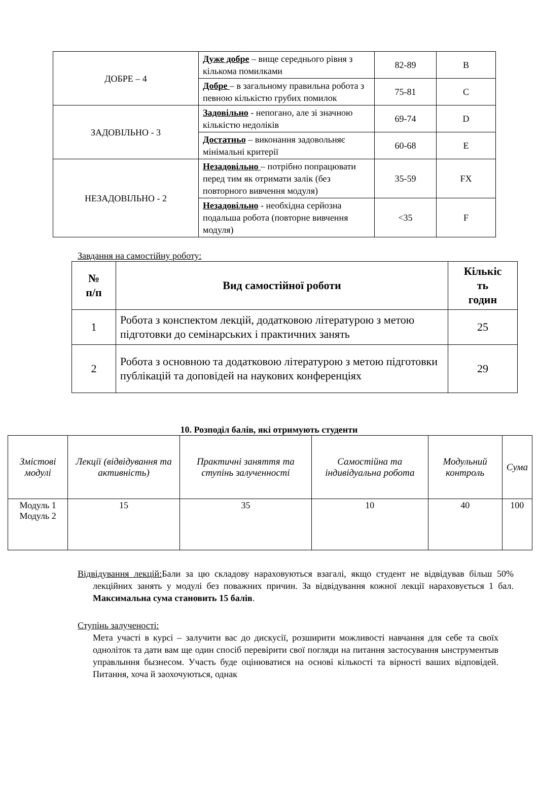| ДОБРЕ – 4 | Дуже добре – вище середнього рівня з кількома помилками | 82-89 | B |
| | Добре – в загальному правильна робота з певною кількістю грубих помилок | 75-81 | C |
| ЗАДОВІЛЬНО - 3 | Задовільно - непогано, але зі значною кількістю недоліків | 69-74 | D |
| | Достатньо – виконання задовольняє мінімальні критерії | 60-68 | E |
| НЕЗАДОВІЛЬНО - 2 | Незадовільно – потрібно попрацювати перед тим як отримати залік (без повторного вивчення модуля) | 35-59 | FX |
| | Незадовільно - необхідна серйозна подальша робота (повторне вивчення модуля) | <35 | F |
Завдання на самостійну роботу:
| № п/п | Вид самостійної роботи | Кількіс ть годин |
| --- | --- | --- |
| 1 | Робота з конспектом лекцій, додатковою літературою з метою підготовки до семінарських і практичних занять | 25 |
| 2 | Робота з основною та додатковою літературою з метою підготовки публікацій та доповідей на наукових конференціях | 29 |
10. Розподіл балів, які отримують студенти
| Змістові модулі | Лекції (відвідування та активність) | Практичні заняття та ступінь залученності | Самостійна та індивідуальна робота | Модульний контроль | Сума |
| --- | --- | --- | --- | --- | --- |
| Модуль 1 Модуль 2 | 15 | 35 | 10 | 40 | 100 |
Відвідування лекцій: Бали за цю складову нараховуються взагалі, якщо студент не відвідував більш 50% лекційних занять у модулі без поважних причин. За відвідування кожної лекції нараховується 1 бал. Максимальна сума становить 15 балів.
Ступінь залученості:
Мета участі в курсі – залучити вас до дискусії, розширити можливості навчання для себе та своїх одноліток та дати вам ще один спосіб перевірити свої погляди на питання застосування ынструментыв управлыння бызнесом. Участь буде оцінюватися на основі кількості та вірності ваших відповідей. Питання, хоча й заохочуються, однак